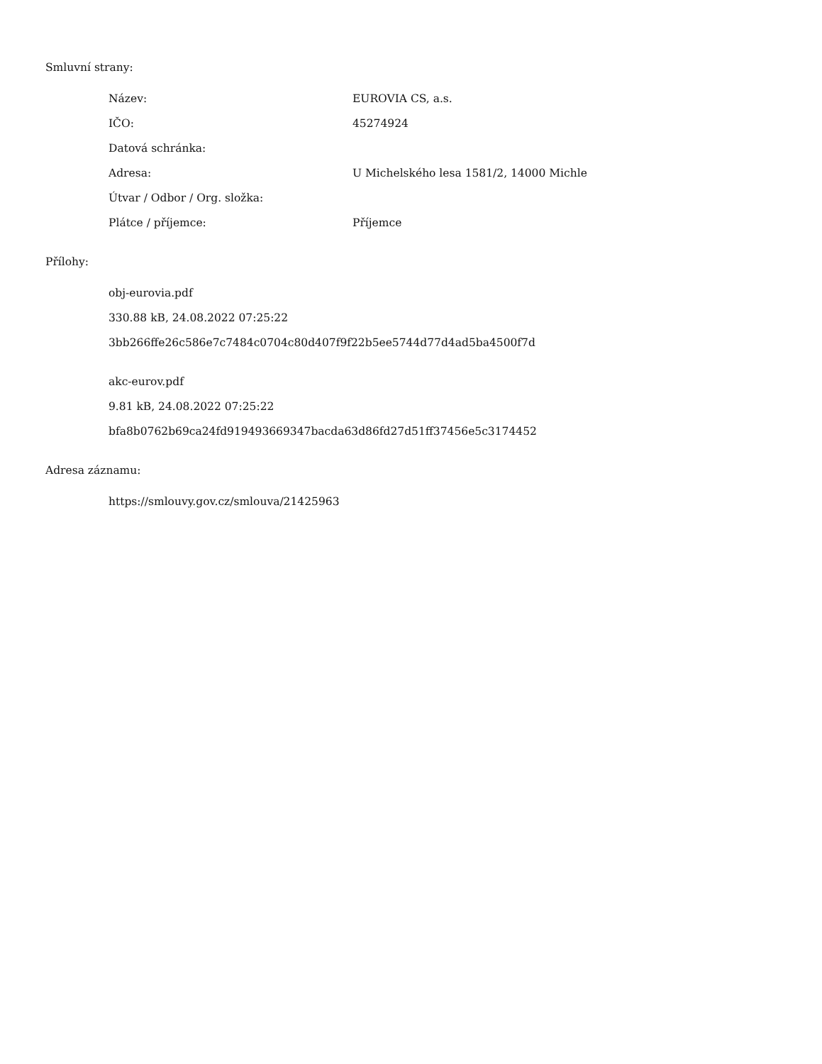Smluvní strany:
| Název: | EUROVIA CS, a.s. |
| IČO: | 45274924 |
| Datová schránka: | |
| Adresa: | U Michelského lesa 1581/2, 14000 Michle |
| Útvar / Odbor / Org. složka: | |
| Plátce / příjemce: | Příjemce |
Přílohy:
obj-eurovia.pdf
330.88 kB, 24.08.2022 07:25:22
3bb266ffe26c586e7c7484c0704c80d407f9f22b5ee5744d77d4ad5ba4500f7d
akc-eurov.pdf
9.81 kB, 24.08.2022 07:25:22
bfa8b0762b69ca24fd919493669347bacda63d86fd27d51ff37456e5c3174452
Adresa záznamu:
https://smlouvy.gov.cz/smlouva/21425963